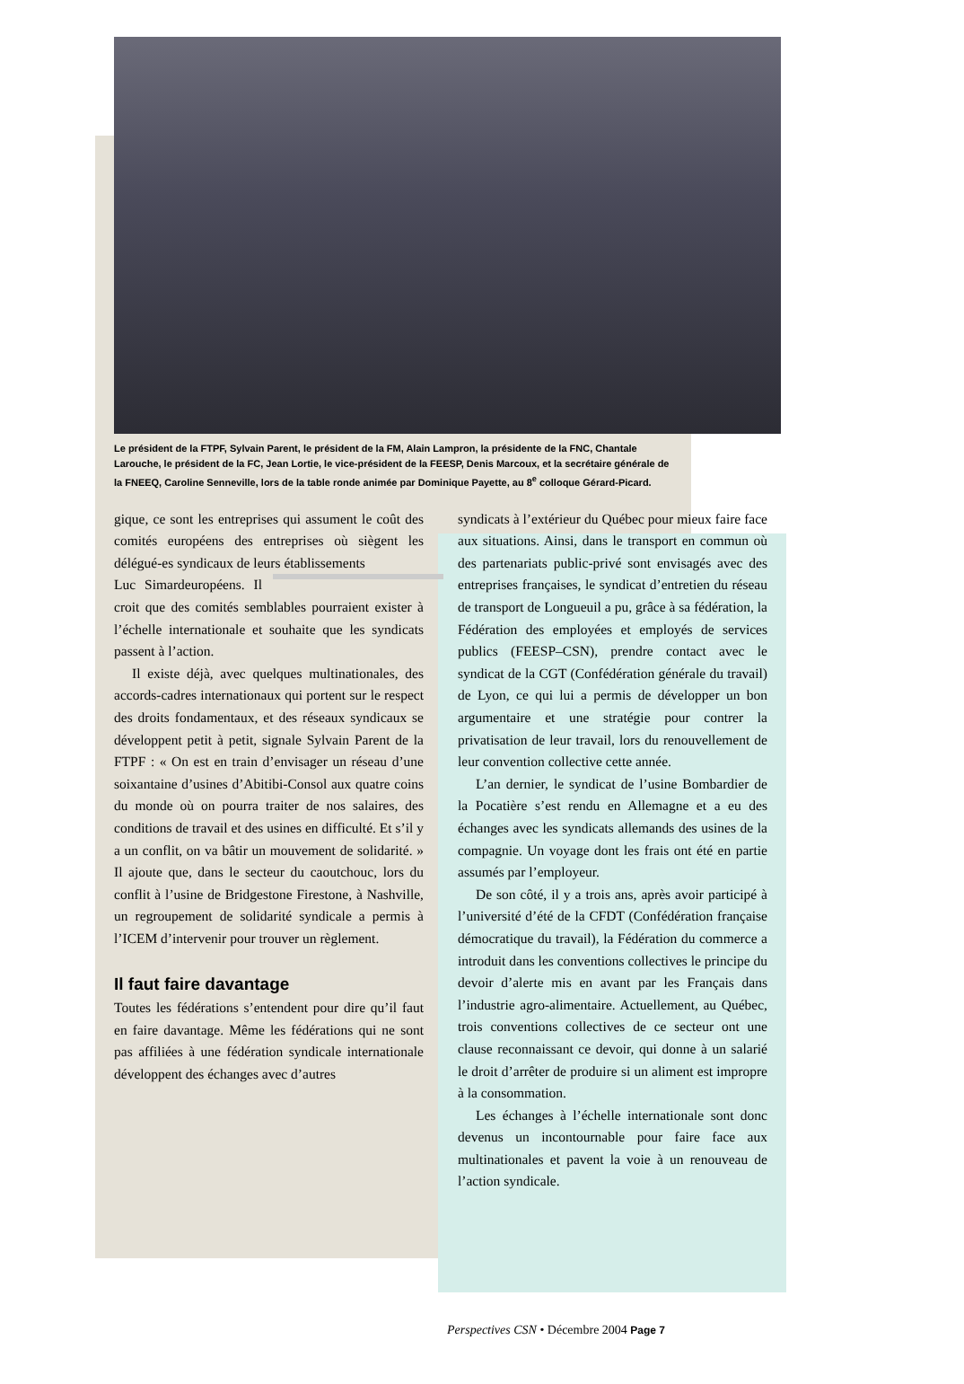Le président de la FTPF, Sylvain Parent, le président de la FM, Alain Lampron, la présidente de la FNC, Chantale Larouche, le président de la FC, Jean Lortie, le vice-président de la FEESP, Denis Marcoux, et la secrétaire générale de la FNEEQ, Caroline Senneville, lors de la table ronde animée par Dominique Payette, au 8<sup>e</sup> colloque Gérard-Picard.
gique, ce sont les entreprises qui assument le coût des comités européens des entreprises où siègent les délégué-es syndicaux de leurs établissements
Luc Simard européens. Il croit que des comités semblables pourraient exister à l’échelle internationale et souhaite que les syndicats passent à l’action.
Il existe déjà, avec quelques multinationales, des accords-cadres internationaux qui portent sur le respect des droits fondamentaux, et des réseaux syndicaux se développent petit à petit, signale Sylvain Parent de la FTPF : « On est en train d’envisager un réseau d’une soixantaine d’usines d’Abitibi-Consol aux quatre coins du monde où on pourra traiter de nos salaires, des conditions de travail et des usines en difficulté. Et s’il y a un conflit, on va bâtir un mouvement de solidarité. » Il ajoute que, dans le secteur du caoutchouc, lors du conflit à l’usine de Bridgestone Firestone, à Nashville, un regroupement de solidarité syndicale a permis à l’ICEM d’intervenir pour trouver un règlement.
Il faut faire davantage
Toutes les fédérations s’entendent pour dire qu’il faut en faire davantage. Même les fédérations qui ne sont pas affiliées à une fédération syndicale internationale développent des échanges avec d’autres
syndicats à l’extérieur du Québec pour mieux faire face aux situations. Ainsi, dans le transport en commun où des partenariats public-privé sont envisagés avec des entreprises françaises, le syndicat d’entretien du réseau de transport de Longueuil a pu, grâce à sa fédération, la Fédération des employées et employés de services publics (FEESP–CSN), prendre contact avec le syndicat de la CGT (Confédération générale du travail) de Lyon, ce qui lui a permis de développer un bon argumentaire et une stratégie pour contrer la privatisation de leur travail, lors du renouvellement de leur convention collective cette année.
L’an dernier, le syndicat de l’usine Bombardier de la Pocatière s’est rendu en Allemagne et a eu des échanges avec les syndicats allemands des usines de la compagnie. Un voyage dont les frais ont été en partie assumés par l’employeur.
De son côté, il y a trois ans, après avoir participé à l’université d’été de la CFDT (Confédération française démocratique du travail), la Fédération du commerce a introduit dans les conventions collectives le principe du devoir d’alerte mis en avant par les Français dans l’industrie agro-alimentaire. Actuellement, au Québec, trois conventions collectives de ce secteur ont une clause reconnaissant ce devoir, qui donne à un salarié le droit d’arrêter de produire si un aliment est impropre à la consommation.
Les échanges à l’échelle internationale sont donc devenus un incontournable pour faire face aux multinationales et pavent la voie à un renouveau de l’action syndicale.
Perspectives CSN • Décembre 2004 Page 7